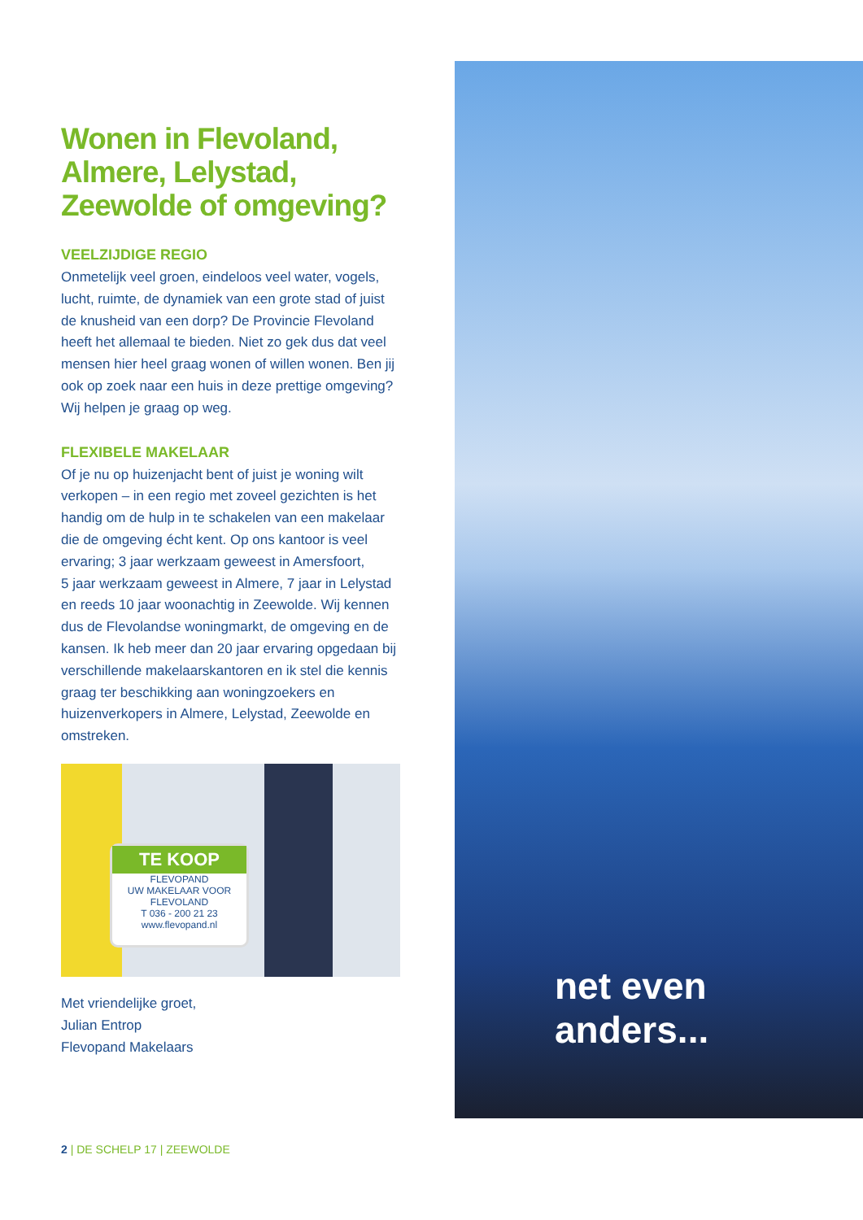Wonen in Flevoland, Almere, Lelystad, Zeewolde of omgeving?
VEELZIJDIGE REGIO
Onmetelijk veel groen, eindeloos veel water, vogels, lucht, ruimte, de dynamiek van een grote stad of juist de knusheid van een dorp? De Provincie Flevoland heeft het allemaal te bieden. Niet zo gek dus dat veel mensen hier heel graag wonen of willen wonen. Ben jij ook op zoek naar een huis in deze prettige omgeving? Wij helpen je graag op weg.
FLEXIBELE MAKELAAR
Of je nu op huizenjacht bent of juist je woning wilt verkopen – in een regio met zoveel gezichten is het handig om de hulp in te schakelen van een makelaar die de omgeving écht kent. Op ons kantoor is veel ervaring; 3 jaar werkzaam geweest in Amersfoort,
5 jaar werkzaam geweest in Almere, 7 jaar in Lelystad en reeds 10 jaar woonachtig in Zeewolde. Wij kennen dus de Flevolandse woningmarkt, de omgeving en de kansen. Ik heb meer dan 20 jaar ervaring opgedaan bij verschillende makelaarskantoren en ik stel die kennis graag ter beschikking aan woningzoekers en huizenverkopers in Almere, Lelystad, Zeewolde en omstreken.
TE KOOP
FLEVOPAND
UW MAKELAAR VOOR FLEVOLAND
T 036 - 200 21 23
www.flevopand.nl
Met vriendelijke groet,
Julian Entrop
Flevopand Makelaars
2 | DE SCHELP 17 | ZEEWOLDE
net even anders...